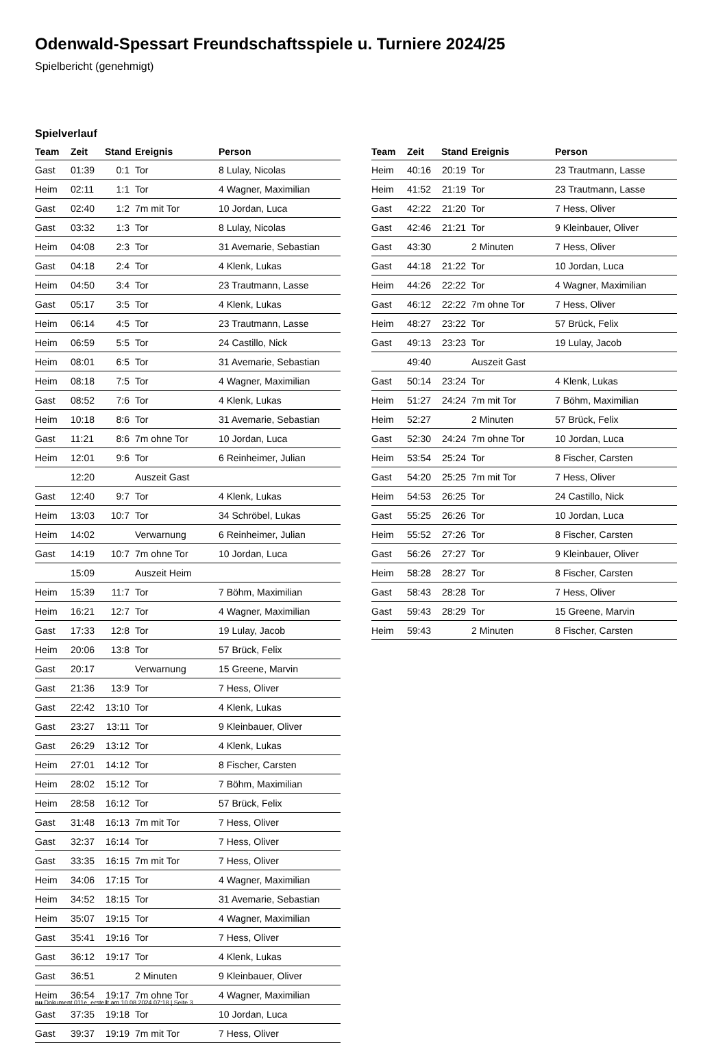Odenwald-Spessart Freundschaftsspiele u. Turniere 2024/25
Spielbericht (genehmigt)
Spielverlauf
| Team | Zeit | Stand | Ereignis | Person |
| --- | --- | --- | --- | --- |
| Gast | 01:39 | 0:1 | Tor | 8 Lulay, Nicolas |
| Heim | 02:11 | 1:1 | Tor | 4 Wagner, Maximilian |
| Gast | 02:40 | 1:2 | 7m mit Tor | 10 Jordan, Luca |
| Gast | 03:32 | 1:3 | Tor | 8 Lulay, Nicolas |
| Heim | 04:08 | 2:3 | Tor | 31 Avemarie, Sebastian |
| Gast | 04:18 | 2:4 | Tor | 4 Klenk, Lukas |
| Heim | 04:50 | 3:4 | Tor | 23 Trautmann, Lasse |
| Gast | 05:17 | 3:5 | Tor | 4 Klenk, Lukas |
| Heim | 06:14 | 4:5 | Tor | 23 Trautmann, Lasse |
| Heim | 06:59 | 5:5 | Tor | 24 Castillo, Nick |
| Heim | 08:01 | 6:5 | Tor | 31 Avemarie, Sebastian |
| Heim | 08:18 | 7:5 | Tor | 4 Wagner, Maximilian |
| Gast | 08:52 | 7:6 | Tor | 4 Klenk, Lukas |
| Heim | 10:18 | 8:6 | Tor | 31 Avemarie, Sebastian |
| Gast | 11:21 | 8:6 | 7m ohne Tor | 10 Jordan, Luca |
| Heim | 12:01 | 9:6 | Tor | 6 Reinheimer, Julian |
| | 12:20 | | Auszeit Gast | |
| Gast | 12:40 | 9:7 | Tor | 4 Klenk, Lukas |
| Heim | 13:03 | 10:7 | Tor | 34 Schröbel, Lukas |
| Heim | 14:02 | | Verwarnung | 6 Reinheimer, Julian |
| Gast | 14:19 | 10:7 | 7m ohne Tor | 10 Jordan, Luca |
| | 15:09 | | Auszeit Heim | |
| Heim | 15:39 | 11:7 | Tor | 7 Böhm, Maximilian |
| Heim | 16:21 | 12:7 | Tor | 4 Wagner, Maximilian |
| Gast | 17:33 | 12:8 | Tor | 19 Lulay, Jacob |
| Heim | 20:06 | 13:8 | Tor | 57 Brück, Felix |
| Gast | 20:17 | | Verwarnung | 15 Greene, Marvin |
| Gast | 21:36 | 13:9 | Tor | 7 Hess, Oliver |
| Gast | 22:42 | 13:10 | Tor | 4 Klenk, Lukas |
| Gast | 23:27 | 13:11 | Tor | 9 Kleinbauer, Oliver |
| Gast | 26:29 | 13:12 | Tor | 4 Klenk, Lukas |
| Heim | 27:01 | 14:12 | Tor | 8 Fischer, Carsten |
| Heim | 28:02 | 15:12 | Tor | 7 Böhm, Maximilian |
| Heim | 28:58 | 16:12 | Tor | 57 Brück, Felix |
| Gast | 31:48 | 16:13 | 7m mit Tor | 7 Hess, Oliver |
| Gast | 32:37 | 16:14 | Tor | 7 Hess, Oliver |
| Gast | 33:35 | 16:15 | 7m mit Tor | 7 Hess, Oliver |
| Heim | 34:06 | 17:15 | Tor | 4 Wagner, Maximilian |
| Heim | 34:52 | 18:15 | Tor | 31 Avemarie, Sebastian |
| Heim | 35:07 | 19:15 | Tor | 4 Wagner, Maximilian |
| Gast | 35:41 | 19:16 | Tor | 7 Hess, Oliver |
| Gast | 36:12 | 19:17 | Tor | 4 Klenk, Lukas |
| Gast | 36:51 | | 2 Minuten | 9 Kleinbauer, Oliver |
| Heim | 36:54 | 19:17 | 7m ohne Tor | 4 Wagner, Maximilian |
| Gast | 37:35 | 19:18 | Tor | 10 Jordan, Luca |
| Gast | 39:37 | 19:19 | 7m mit Tor | 7 Hess, Oliver |
| Team | Zeit | Stand | Ereignis | Person |
| --- | --- | --- | --- | --- |
| Heim | 40:16 | 20:19 | Tor | 23 Trautmann, Lasse |
| Heim | 41:52 | 21:19 | Tor | 23 Trautmann, Lasse |
| Gast | 42:22 | 21:20 | Tor | 7 Hess, Oliver |
| Gast | 42:46 | 21:21 | Tor | 9 Kleinbauer, Oliver |
| Gast | 43:30 | | 2 Minuten | 7 Hess, Oliver |
| Gast | 44:18 | 21:22 | Tor | 10 Jordan, Luca |
| Heim | 44:26 | 22:22 | Tor | 4 Wagner, Maximilian |
| Gast | 46:12 | 22:22 | 7m ohne Tor | 7 Hess, Oliver |
| Heim | 48:27 | 23:22 | Tor | 57 Brück, Felix |
| Gast | 49:13 | 23:23 | Tor | 19 Lulay, Jacob |
| | 49:40 | | Auszeit Gast | |
| Gast | 50:14 | 23:24 | Tor | 4 Klenk, Lukas |
| Heim | 51:27 | 24:24 | 7m mit Tor | 7 Böhm, Maximilian |
| Heim | 52:27 | | 2 Minuten | 57 Brück, Felix |
| Gast | 52:30 | 24:24 | 7m ohne Tor | 10 Jordan, Luca |
| Heim | 53:54 | 25:24 | Tor | 8 Fischer, Carsten |
| Gast | 54:20 | 25:25 | 7m mit Tor | 7 Hess, Oliver |
| Heim | 54:53 | 26:25 | Tor | 24 Castillo, Nick |
| Gast | 55:25 | 26:26 | Tor | 10 Jordan, Luca |
| Heim | 55:52 | 27:26 | Tor | 8 Fischer, Carsten |
| Gast | 56:26 | 27:27 | Tor | 9 Kleinbauer, Oliver |
| Heim | 58:28 | 28:27 | Tor | 8 Fischer, Carsten |
| Gast | 58:43 | 28:28 | Tor | 7 Hess, Oliver |
| Gast | 59:43 | 28:29 | Tor | 15 Greene, Marvin |
| Heim | 59:43 | | 2 Minuten | 8 Fischer, Carsten |
nu.Dokument 011e, erstellt am 10.08.2024 07:18 | Seite 3